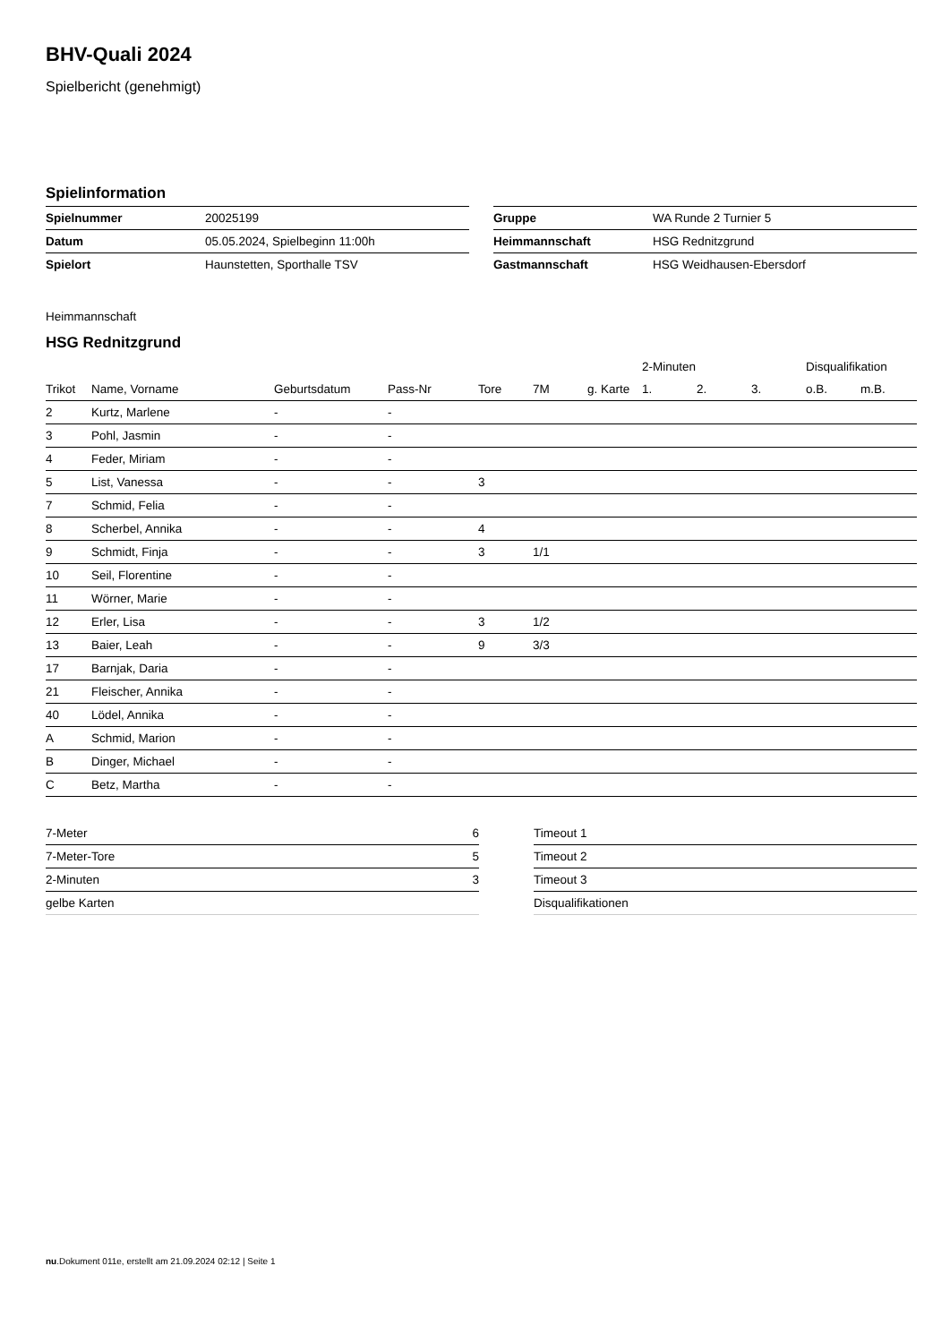BHV-Quali 2024
Spielbericht (genehmigt)
Spielinformation
| Spielnummer | 20025199 |
| Datum | 05.05.2024, Spielbeginn 11:00h |
| Spielort | Haunstetten, Sporthalle TSV |
| Gruppe | WA Runde 2 Turnier 5 |
| Heimmannschaft | HSG Rednitzgrund |
| Gastmannschaft | HSG Weidhausen-Ebersdorf |
Heimmannschaft
HSG Rednitzgrund
| | | | | | | | 2-Minuten | | | Disqualifikation | |
| --- | --- | --- | --- | --- | --- | --- | --- | --- | --- | --- | --- |
| Trikot | Name, Vorname | Geburtsdatum | Pass-Nr | Tore | 7M | g. Karte | 1. | 2. | 3. | o.B. | m.B. |
| 2 | Kurtz, Marlene | - | - | | | | | | | | |
| 3 | Pohl, Jasmin | - | - | | | | | | | | |
| 4 | Feder, Miriam | - | - | | | | | | | | |
| 5 | List, Vanessa | - | - | 3 | | | | | | | |
| 7 | Schmid, Felia | - | - | | | | | | | | |
| 8 | Scherbel, Annika | - | - | 4 | | | | | | | |
| 9 | Schmidt, Finja | - | - | 3 | 1/1 | | | | | | |
| 10 | Seil, Florentine | - | - | | | | | | | | |
| 11 | Wörner, Marie | - | - | | | | | | | | |
| 12 | Erler, Lisa | - | - | 3 | 1/2 | | | | | | |
| 13 | Baier, Leah | - | - | 9 | 3/3 | | | | | | |
| 17 | Barnjak, Daria | - | - | | | | | | | | |
| 21 | Fleischer, Annika | - | - | | | | | | | | |
| 40 | Lödel, Annika | - | - | | | | | | | | |
| A | Schmid, Marion | - | - | | | | | | | | |
| B | Dinger, Michael | - | - | | | | | | | | |
| C | Betz, Martha | - | - | | | | | | | | |
| 7-Meter | 6 |
| 7-Meter-Tore | 5 |
| 2-Minuten | 3 |
| gelbe Karten | |
| Timeout 1 |
| Timeout 2 |
| Timeout 3 |
| Disqualifikationen |
nu.Dokument 011e, erstellt am 21.09.2024 02:12 | Seite 1